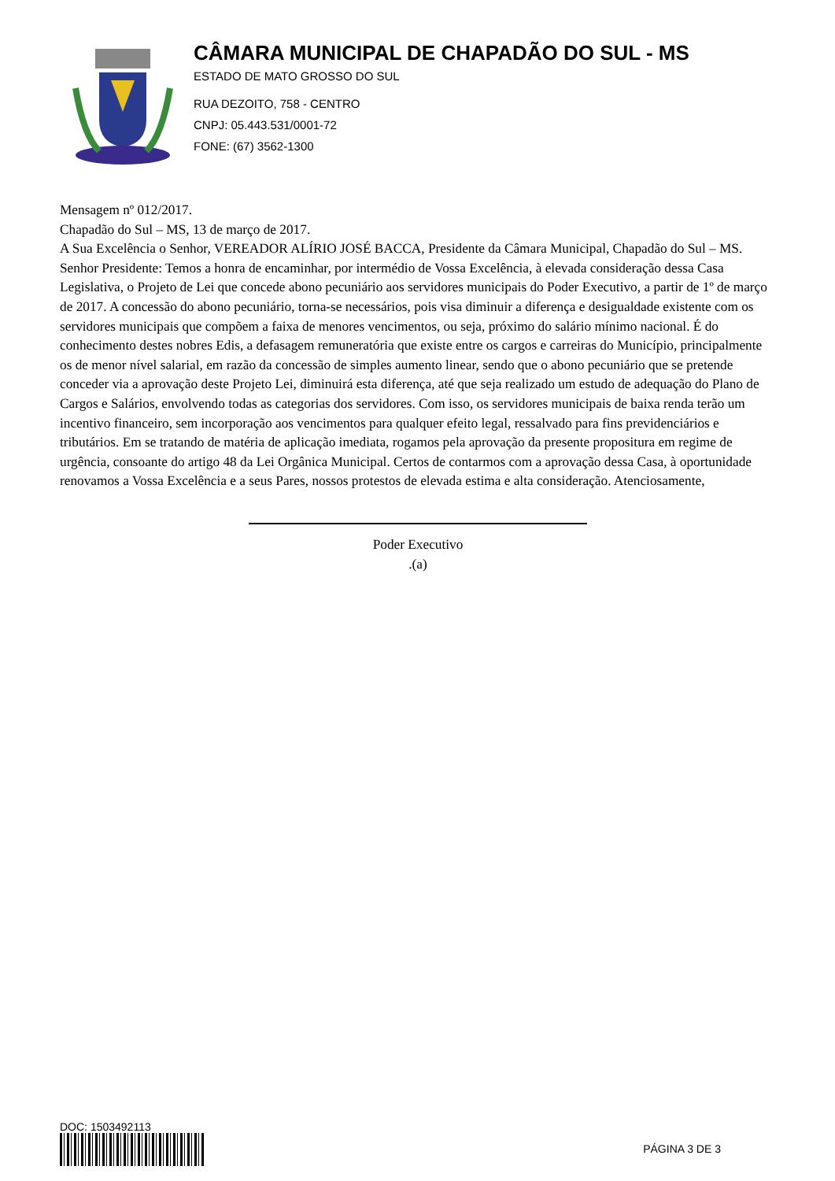CÂMARA MUNICIPAL DE CHAPADÃO DO SUL - MS
ESTADO DE MATO GROSSO DO SUL
RUA DEZOITO, 758 - CENTRO
CNPJ: 05.443.531/0001-72
FONE: (67) 3562-1300
Mensagem nº 012/2017.
Chapadão do Sul – MS, 13 de março de 2017.
A Sua Excelência o Senhor, VEREADOR ALÍRIO JOSÉ BACCA, Presidente da Câmara Municipal, Chapadão do Sul – MS. Senhor Presidente: Temos a honra de encaminhar, por intermédio de Vossa Excelência, à elevada consideração dessa Casa Legislativa, o Projeto de Lei que concede abono pecuniário aos servidores municipais do Poder Executivo, a partir de 1º de março de 2017. A concessão do abono pecuniário, torna-se necessários, pois visa diminuir a diferença e desigualdade existente com os servidores municipais que compõem a faixa de menores vencimentos, ou seja, próximo do salário mínimo nacional. É do conhecimento destes nobres Edis, a defasagem remuneratória que existe entre os cargos e carreiras do Município, principalmente os de menor nível salarial, em razão da concessão de simples aumento linear, sendo que o abono pecuniário que se pretende conceder via a aprovação deste Projeto Lei, diminuirá esta diferença, até que seja realizado um estudo de adequação do Plano de Cargos e Salários, envolvendo todas as categorias dos servidores. Com isso, os servidores municipais de baixa renda terão um incentivo financeiro, sem incorporação aos vencimentos para qualquer efeito legal, ressalvado para fins previdenciários e tributários. Em se tratando de matéria de aplicação imediata, rogamos pela aprovação da presente propositura em regime de urgência, consoante do artigo 48 da Lei Orgânica Municipal. Certos de contarmos com a aprovação dessa Casa, à oportunidade renovamos a Vossa Excelência e a seus Pares, nossos protestos de elevada estima e alta consideração. Atenciosamente,
Poder Executivo
.(a)
DOC: 1503492113
PÁGINA 3 DE 3